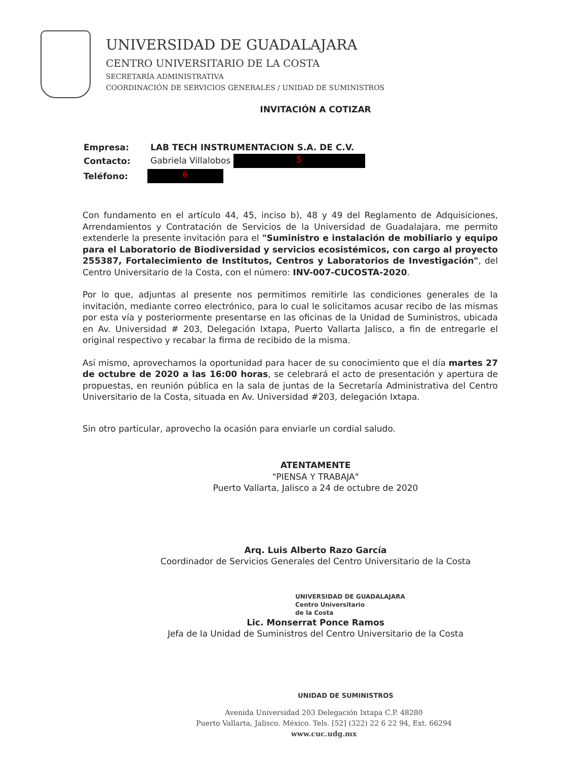UNIVERSIDAD DE GUADALAJARA
CENTRO UNIVERSITARIO DE LA COSTA
SECRETARÍA ADMINISTRATIVA
COORDINACIÓN DE SERVICIOS GENERALES / UNIDAD DE SUMINISTROS
INVITACIÓN A COTIZAR
| Empresa: | LAB TECH INSTRUMENTACION S.A. DE C.V. |
| Contacto: | Gabriela Villalobos 5 |
| Teléfono: | 6 |
Con fundamento en el artículo 44, 45, inciso b), 48 y 49 del Reglamento de Adquisiciones, Arrendamientos y Contratación de Servicios de la Universidad de Guadalajara, me permito extenderle la presente invitación para el "Suministro e instalación de mobiliario y equipo para el Laboratorio de Biodiversidad y servicios ecosistémicos, con cargo al proyecto 255387, Fortalecimiento de Institutos, Centros y Laboratorios de Investigación", del Centro Universitario de la Costa, con el número: INV-007-CUCOSTA-2020.
Por lo que, adjuntas al presente nos permitimos remitirle las condiciones generales de la invitación, mediante correo electrónico, para lo cual le solicitamos acusar recibo de las mismas por esta vía y posteriormente presentarse en las oficinas de la Unidad de Suministros, ubicada en Av. Universidad # 203, Delegación Ixtapa, Puerto Vallarta Jalisco, a fin de entregarle el original respectivo y recabar la firma de recibido de la misma.
Así mismo, aprovechamos la oportunidad para hacer de su conocimiento que el día martes 27 de octubre de 2020 a las 16:00 horas, se celebrará el acto de presentación y apertura de propuestas, en reunión pública en la sala de juntas de la Secretaría Administrativa del Centro Universitario de la Costa, situada en Av. Universidad #203, delegación Ixtapa.
Sin otro particular, aprovecho la ocasión para enviarle un cordial saludo.
ATENTAMENTE
"PIENSA Y TRABAJA"
Puerto Vallarta, Jalisco a 24 de octubre de 2020
Arq. Luis Alberto Razo García
Coordinador de Servicios Generales del Centro Universitario de la Costa
UNIVERSIDAD DE GUADALAJARA
Centro Universitario
de la Costa
Lic. Monserrat Ponce Ramos
Jefa de la Unidad de Suministros del Centro Universitario de la Costa
UNIDAD DE SUMINISTROS
Avenida Universidad 203 Delegación Ixtapa C.P. 48280
Puerto Vallarta, Jalisco. México. Tels. [52] (322) 22 6 22 94, Ext. 66294
www.cuc.udg.mx